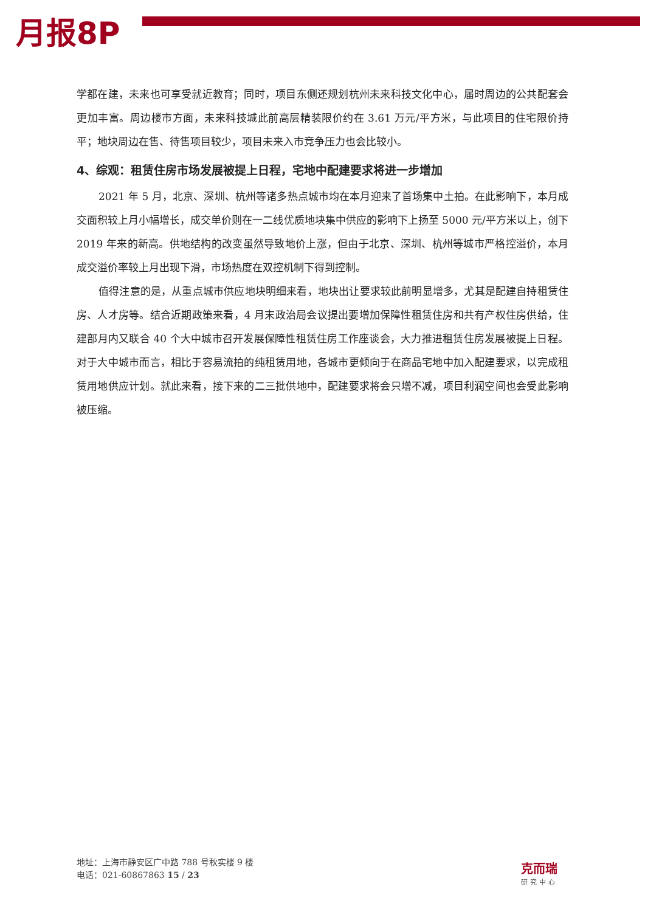月报8P
学都在建，未来也可享受就近教育；同时，项目东侧还规划杭州未来科技文化中心，届时周边的公共配套会更加丰富。周边楼市方面，未来科技城此前高层精装限价约在 3.61 万元/平方米，与此项目的住宅限价持平；地块周边在售、待售项目较少，项目未来入市竞争压力也会比较小。
4、综观：租赁住房市场发展被提上日程，宅地中配建要求将进一步增加
2021 年 5 月，北京、深圳、杭州等诸多热点城市均在本月迎来了首场集中土拍。在此影响下，本月成交面积较上月小幅增长，成交单价则在一二线优质地块集中供应的影响下上扬至 5000 元/平方米以上，创下 2019 年来的新高。供地结构的改变虽然导致地价上涨，但由于北京、深圳、杭州等城市严格控溢价，本月成交溢价率较上月出现下滑，市场热度在双控机制下得到控制。
值得注意的是，从重点城市供应地块明细来看，地块出让要求较此前明显增多，尤其是配建自持租赁住房、人才房等。结合近期政策来看，4 月末政治局会议提出要增加保障性租赁住房和共有产权住房供给，住建部月内又联合 40 个大中城市召开发展保障性租赁住房工作座谈会，大力推进租赁住房发展被提上日程。对于大中城市而言，相比于容易流拍的纯租赁用地，各城市更倾向于在商品宅地中加入配建要求，以完成租赁用地供应计划。就此来看，接下来的二三批供地中，配建要求将会只增不减，项目利润空间也会受此影响被压缩。
地址：上海市静安区广中路 788 号秋实楼 9 楼
电话：021-60867863 15 / 23
克而瑞
研究中心